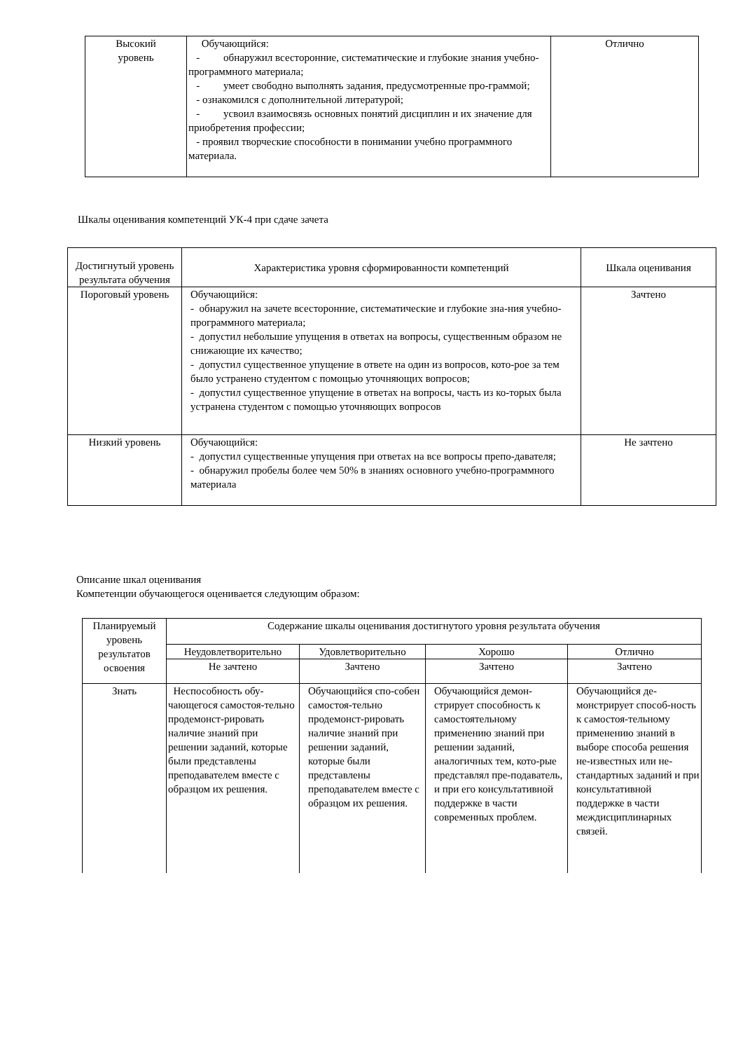| Высокий уровень | Обучающийся: - обнаружил всесторонние, систематические и глубокие знания учебно-программного материала; - умеет свободно выполнять задания, предусмотренные про-граммой; - ознакомился с дополнительной литературой; - усвоил взаимосвязь основных понятий дисциплин и их значение для приобретения профессии; - проявил творческие способности в понимании учебно программного материала. | Отлично |
Шкалы оценивания компетенций УК-4 при сдаче зачета
| Достигнутый уровень результата обучения | Характеристика уровня сформированности компетенций | Шкала оценивания |
| Пороговый уровень | Обучающийся: - обнаружил на зачете всесторонние, систематические и глубокие зна-ния учебно-программного материала; - допустил небольшие упущения в ответах на вопросы, существенным образом не снижающие их качество; - допустил существенное упущение в ответе на один из вопросов, кото-рое за тем было устранено студентом с помощью уточняющих вопросов; - допустил существенное упущение в ответах на вопросы, часть из ко-торых была устранена студентом с помощью уточняющих вопросов | Зачтено |
| Низкий уровень | Обучающийся: - допустил существенные упущения при ответах на все вопросы препо-давателя; - обнаружил пробелы более чем 50% в знаниях основного учебно-программного материала | Не зачтено |
Описание шкал оценивания
Компетенции обучающегося оценивается следующим образом:
| Планируемый уровень результатов освоения | Содержание шкалы оценивания достигнутого уровня результата обучения | | | |
| | Неудовлетворительно | Удовлетворительно | Хорошо | Отлично |
| | Не зачтено | Зачтено | Зачтено | Зачтено |
| Знать | Неспособность обу-чающегося самостоя-тельно продемонст-рировать наличие знаний при решении заданий, которые были представлены преподавателем вместе с образцом их решения. | Обучающийся спо-собен самостоя-тельно продемонст-рировать наличие знаний при решении заданий, которые были представлены преподавателем вместе с образцом их решения. | Обучающийся демон-стрирует способность к самостоятельному применению знаний при решении заданий, аналогичных тем, кото-рые представлял пре-подаватель, и при его консультативной поддержке в части современных проблем. | Обучающийся де-монстрирует способ-ность к самостоя-тельному применению знаний в выборе способа решения не-известных или не-стандартных заданий и при консультативной поддержке в части междисциплинарных связей. |